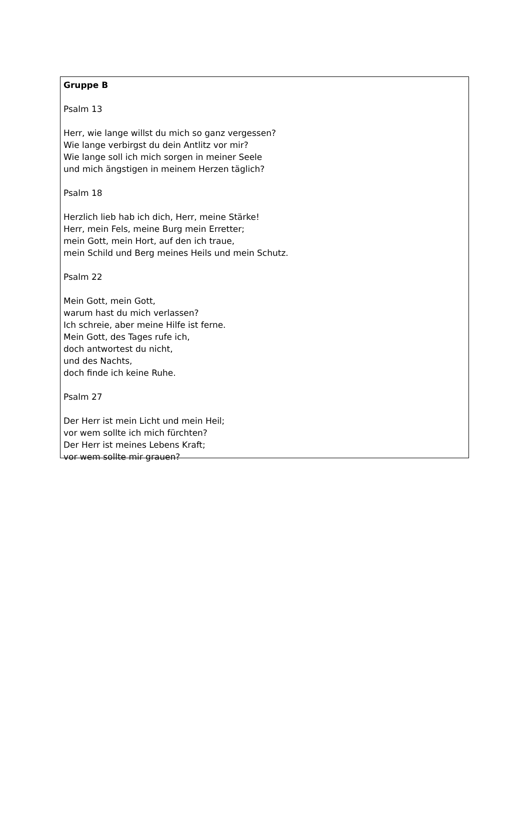Gruppe B
Psalm 13
Herr, wie lange willst du mich so ganz vergessen?
Wie lange verbirgst du dein Antlitz vor mir?
Wie lange soll ich mich sorgen in meiner Seele
und mich ängstigen in meinem Herzen täglich?
Psalm 18
Herzlich lieb hab ich dich, Herr, meine Stärke!
Herr, mein Fels, meine Burg mein Erretter;
mein Gott, mein Hort, auf den ich traue,
mein Schild und Berg meines Heils und mein Schutz.
Psalm 22
Mein Gott, mein Gott,
warum hast du mich verlassen?
Ich schreie, aber meine Hilfe ist ferne.
Mein Gott, des Tages rufe ich,
doch antwortest du nicht,
und des Nachts,
doch finde ich keine Ruhe.
Psalm 27
Der Herr ist mein Licht und mein Heil;
vor wem sollte ich mich fürchten?
Der Herr ist meines Lebens Kraft;
vor wem sollte mir grauen?